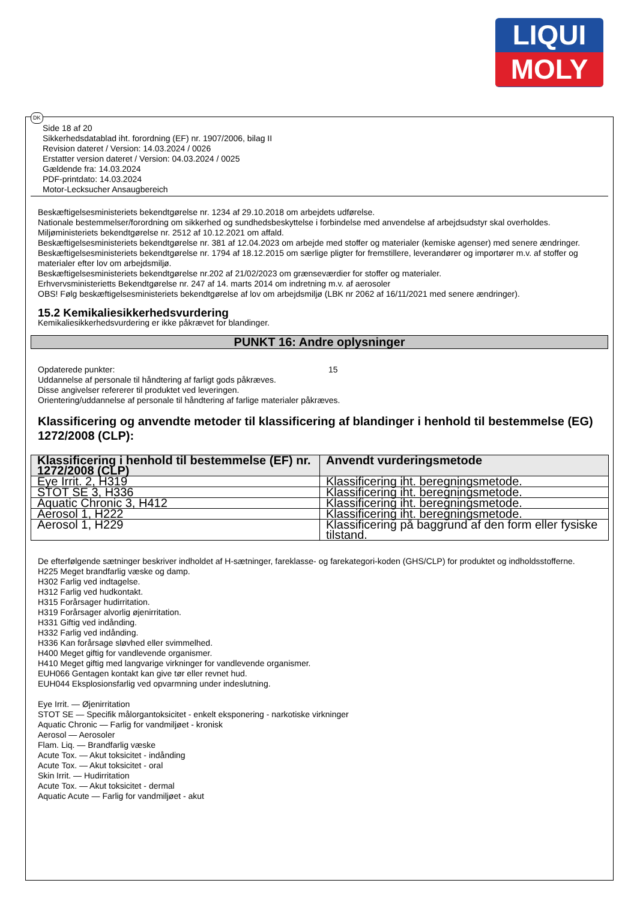LIQUI
MOLY
DK
Side 18 af 20
Sikkerhedsdatablad iht. forordning (EF) nr. 1907/2006, bilag II
Revision dateret / Version: 14.03.2024 / 0026
Erstatter version dateret / Version: 04.03.2024 / 0025
Gældende fra: 14.03.2024
PDF-printdato: 14.03.2024
Motor-Lecksucher Ansaugbereich
Beskæftigelsesministeriets bekendtgørelse nr. 1234 af 29.10.2018 om arbejdets udførelse.
Nationale bestemmelser/forordning om sikkerhed og sundhedsbeskyttelse i forbindelse med anvendelse af arbejdsudstyr skal overholdes.
Miljøministeriets bekendtgørelse nr. 2512 af 10.12.2021 om affald.
Beskæftigelsesministeriets bekendtgørelse nr. 381 af 12.04.2023 om arbejde med stoffer og materialer (kemiske agenser) med senere ændringer.
Beskæftigelsesministeriets bekendtgørelse nr. 1794 af 18.12.2015 om særlige pligter for fremstillere, leverandører og importører m.v. af stoffer og materialer efter lov om arbejdsmiljø.
Beskæftigelsesministeriets bekendtgørelse nr.202 af 21/02/2023 om grænseværdier for stoffer og materialer.
Erhvervsministerietts Bekendtgørelse nr. 247 af 14. marts 2014 om indretning m.v. af aerosoler
OBS! Følg beskæftigelsesministeriets bekendtgørelse af lov om arbejdsmiljø (LBK nr 2062 af 16/11/2021 med senere ændringer).
15.2 Kemikaliesikkerhedsvurdering
Kemikaliesikkerhedsvurdering er ikke påkrævet for blandinger.
PUNKT 16: Andre oplysninger
Opdaterede punkter: 15
Uddannelse af personale til håndtering af farligt gods påkræves.
Disse angivelser refererer til produktet ved leveringen.
Orientering/uddannelse af personale til håndtering af farlige materialer påkræves.
Klassificering og anvendte metoder til klassificering af blandinger i henhold til bestemmelse (EG) 1272/2008 (CLP):
| Klassificering i henhold til bestemmelse (EF) nr. 1272/2008 (CLP) | Anvendt vurderingsmetode |
| --- | --- |
| Eye Irrit. 2, H319 | Klassificering iht. beregningsmetode. |
| STOT SE 3, H336 | Klassificering iht. beregningsmetode. |
| Aquatic Chronic 3, H412 | Klassificering iht. beregningsmetode. |
| Aerosol 1, H222 | Klassificering iht. beregningsmetode. |
| Aerosol 1, H229 | Klassificering på baggrund af den form eller fysiske tilstand. |
De efterfølgende sætninger beskriver indholdet af H-sætninger, fareklasse- og farekategori-koden (GHS/CLP) for produktet og indholdsstofferne.
H225 Meget brandfarlig væske og damp.
H302 Farlig ved indtagelse.
H312 Farlig ved hudkontakt.
H315 Forårsager hudirritation.
H319 Forårsager alvorlig øjenirritation.
H331 Giftig ved indånding.
H332 Farlig ved indånding.
H336 Kan forårsage sløvhed eller svimmelhed.
H400 Meget giftig for vandlevende organismer.
H410 Meget giftig med langvarige virkninger for vandlevende organismer.
EUH066 Gentagen kontakt kan give tør eller revnet hud.
EUH044 Eksplosionsfarlig ved opvarmning under indeslutning.
Eye Irrit. — Øjenirritation
STOT SE — Specifik målorgantoksicitet - enkelt eksponering - narkotiske virkninger
Aquatic Chronic — Farlig for vandmiljøet - kronisk
Aerosol — Aerosoler
Flam. Liq. — Brandfarlig væske
Acute Tox. — Akut toksicitet - indånding
Acute Tox. — Akut toksicitet - oral
Skin Irrit. — Hudirritation
Acute Tox. — Akut toksicitet - dermal
Aquatic Acute — Farlig for vandmiljøet - akut